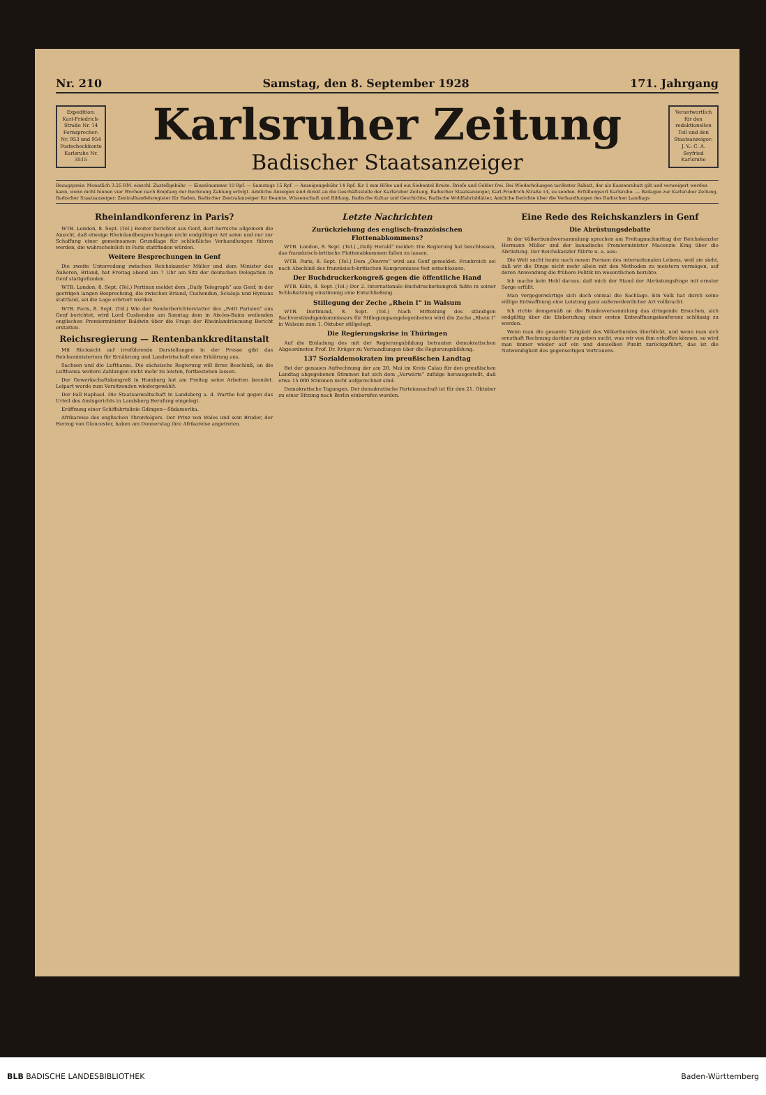Nr. 210 Samstag, den 8. September 1928 171. Jahrgang
Expedition: Karl-Friedrich-Straße Nr. 14 Fernsprecher: Nr. 953 und 954 Postscheckkonto Karlsruhe Nr. 3515
Karlsruher Zeitung
Badischer Staatsanzeiger
Verantwortlich für den redaktionellen Teil und den Staatsanzeiger: J. V.: C. A. Seyfried Karlsruhe
Bezugspreis: Monatlich 3.25 RM. einschl. Zustellgebühr. — Einzelnummer 10 Rpf. — Samstags 15 Rpf. — Anzeigengebühr 14 Rpf. für 1 mm Höhe und ein Siebentel Breite. Briefe und Gelder frei. Bei Wiederholungen tarifester Rabatt, der als Kassenrabatt gilt und verweigert werden kann, wenn nicht binnen vier Wochen nach Empfang der Rechnung Zahlung erfolgt. Amtliche Anzeigen sind direkt an die Geschäftsstelle der Karlsruher Zeitung, Badischer Staatsanzeiger, Karl-Friedrich-Straße 14, zu senden. Erfüllungsort Karlsruhe. — Beilagen zur Karlsruher Zeitung, Badischer Staatsanzeiger: Zentralhandelsregister für Baden, Badischer Zentralanzeiger für Beamte, Wissenschaft und Bildung, Badische Kultur und Geschichte, Badische Wohlfahrtsblätter, Amtliche Berichte über die Verhandlungen des Badischen Landtags
Rheinlandkonferenz in Paris?
WTB. London, 8. Sept. (Tel.) Reuter berichtet aus Genf, dort herrsche allgemein die Ansicht, daß etwaige Rheinlandbesprechungen nicht endgültiger Art seien und nur zur Schaffung einer gemeinsamen Grundlage für schließliche Verhandlungen führen werden, die wahrscheinlich in Paris stattfinden würden.
Weitere Besprechungen in Genf
Die zweite Unterredung zwischen Reichskanzler Müller und dem Minister des Äußeren, Briand, hat Freitag abend um 7 Uhr am Sitz der deutschen Delegation in Genf stattgefunden.
WTB. London, 8. Sept. (Tel.) Pertinax meldet dem „Daily Telegraph“ aus Genf, in der gestrigen langen Besprechung, die zwischen Briand, Cushendun, Scialoja und Hymans stattfand, sei die Lage erörtert worden.
WTB. Paris, 8. Sept. (Tel.) Wie der Sonderberichterstatter des „Petit Parisien“ aus Genf berichtet, wird Lord Cushendun am Sonntag dem in Aix-les-Bains weilenden englischen Premierminister Baldwin über die Frage der Rheinlandräumung Bericht erstatten.
Reichsregierung — Rentenbankkreditanstalt
Mit Rücksicht auf irreführende Darstellungen in der Presse gibt das Reichsministerium für Ernährung und Landwirtschaft eine Erklärung aus.
Sachsen und die Lufthansa. Die sächsische Regierung will ihren Beschluß, an die Lufthansa weitere Zahlungen nicht mehr zu leisten, fortbestehen lassen.
Der Gewerkschaftskongreß in Hamburg hat am Freitag seine Arbeiten beendet. Leipart wurde zum Vorsitzenden wiedergewählt.
Der Fall Raphael. Die Staatsanwaltschaft in Landsberg a. d. Warthe hat gegen das Urteil des Amtsgerichts in Landsberg Berufung eingelegt.
Eröffnung einer Schiffahrtslinie Gdingen—Südamerika.
Afrikareise des englischen Thronfolgers. Der Prinz von Wales und sein Bruder, der Herzog von Gloucester, haben am Donnerstag ihre Afrikareise angetreten.
Letzte Nachrichten
Zurückziehung des englisch-französischen Flottenabkommens?
WTB. London, 8. Sept. (Tel.) „Daily Herald“ meldet: Die Regierung hat beschlossen, das französisch-britische Flottenabkommen fallen zu lassen.
WTB. Paris, 8. Sept. (Tel.) Dem „Oeuvre“ wird aus Genf gemeldet: Frankreich sei nach Abschluß des französisch-britischen Kompromisses fest entschlossen.
Der Buchdruckerkongreß gegen die öffentliche Hand
WTB. Köln, 8. Sept. (Tel.) Der 2. Internationale Buchdruckerkongreß faßte in seiner Schlußsitzung einstimmig eine Entschließung.
Stillegung der Zeche „Rhein I“ in Walsum
WTB. Dortmund, 8. Sept. (Tel.) Nach Mitteilung des ständigen Sachverständigenkommissars für Stillegungsangelegenheiten wird die Zeche „Rhein I“ in Walsum zum 1. Oktober stillgelegt.
Die Regierungskrise in Thüringen
Auf die Einladung des mit der Regierungsbildung betrauten demokratischen Abgeordneten Prof. Dr. Krüger zu Verhandlungen über die Regierungsbildung.
137 Sozialdemokraten im preußischen Landtag
Bei der genauen Aufrechnung der am 20. Mai im Kreis Calau für den preußischen Landtag abgegebenen Stimmen hat sich dem „Vorwärts“ zufolge herausgestellt, daß etwa 15 000 Stimmen nicht aufgerechnet sind.
Demokratische Tagungen. Der demokratische Parteiausschuß ist für den 21. Oktober zu einer Sitzung nach Berlin einberufen worden.
Eine Rede des Reichskanzlers in Genf
Die Abrüstungsdebatte
In der Völkerbundsversammlung sprachen am Freitagnachmittag der Reichskanzler Hermann Müller und der kanadische Premierminister Macenzie King über die Abrüstung. Der Reichskanzler führte u. a. aus:
Die Welt sucht heute nach neuen Formen des internationalen Lebens, weil sie sieht, daß wir die Dinge nicht mehr allein mit den Methoden zu meistern vermögen, auf deren Anwendung die frühere Politik im wesentlichen beruhte.
Ich mache kein Hehl daraus, daß mich der Stand der Abrüstungsfrage mit ernster Sorge erfüllt.
Man vergegenwärtige sich doch einmal die Sachlage. Ein Volk hat durch seine völlige Entwaffnung eine Leistung ganz außerordentlicher Art vollbracht.
Ich richte demgemäß an die Bundesversammlung das dringende Ersuchen, sich endgültig über die Einberufung einer ersten Entwaffnungskonferenz schlüssig zu werden.
Wenn man die gesamte Tätigkeit des Völkerbundes überblickt, und wenn man sich ernsthaft Rechnung darüber zu geben sucht, was wir von ihm erhoffen können, so wird man immer wieder auf ein und denselben Punkt zurückgeführt, das ist die Notwendigkeit des gegenseitigen Vertrauens.
BLB BADISCHE LANDESBIBLIOTHEK Baden-Württemberg